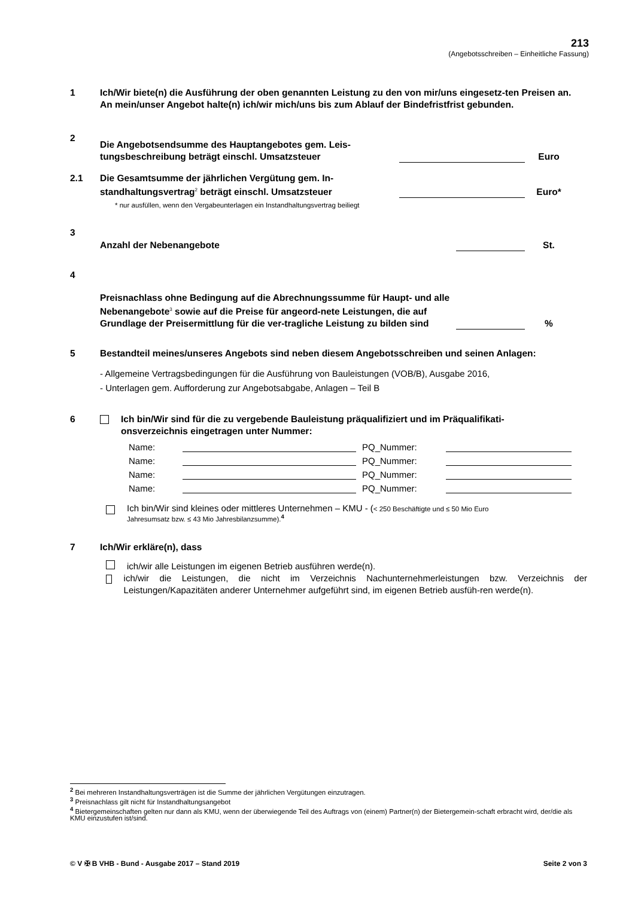213
(Angebotsschreiben – Einheitliche Fassung)
1 Ich/Wir biete(n) die Ausführung der oben genannten Leistung zu den von mir/uns eingesetz-ten Preisen an.
An mein/unser Angebot halte(n) ich/wir mich/uns bis zum Ablauf der Bindefristfrist gebunden.
2 Die Angebotsendsumme des Hauptangebotes gem. Leis-tungsbeschreibung beträgt einschl. Umsatzsteuer
Euro
2.1 Die Gesamtsumme der jährlichen Vergütung gem. In-standhaltungsvertrag<sup>2</sup> beträgt einschl. Umsatzsteuer
Euro*
* nur ausfüllen, wenn den Vergabeunterlagen ein Instandhaltungsvertrag beiliegt
3 Anzahl der Nebenangebote
St.
4 Preisnachlass ohne Bedingung auf die Abrechnungssumme für Haupt- und alle Nebenangebote<sup>3</sup> sowie auf die Preise für angeord-nete Leistungen, die auf Grundlage der Preisermittlung für die ver-tragliche Leistung zu bilden sind
%
5 Bestandteil meines/unseres Angebots sind neben diesem Angebotsschreiben und seinen Anlagen:
- Allgemeine Vertragsbedingungen für die Ausführung von Bauleistungen (VOB/B), Ausgabe 2016,
- Unterlagen gem. Aufforderung zur Angebotsabgabe, Anlagen – Teil B
6 Ich bin/Wir sind für die zu vergebende Bauleistung präqualifiziert und im Präqualifikati-onsverzeichnis eingetragen unter Nummer:
Name: PQ_Nummer: Name: PQ_Nummer: Name: PQ_Nummer: Name: PQ_Nummer:
Ich bin/Wir sind kleines oder mittleres Unternehmen – KMU - (< 250 Beschäftigte und ≤ 50 Mio Euro
Jahresumsatz bzw. ≤ 43 Mio Jahresbilanzsumme).<sup>4</sup>
7 Ich/Wir erkläre(n), dass
ich/wir alle Leistungen im eigenen Betrieb ausführen werde(n).
ich/wir die Leistungen, die nicht im Verzeichnis Nachunternehmerleistungen bzw. Verzeichnis der Leistungen/Kapazitäten anderer Unternehmer aufgeführt sind, im eigenen Betrieb ausfüh-ren werde(n).
<sup>2</sup> Bei mehreren Instandhaltungsverträgen ist die Summe der jährlichen Vergütungen einzutragen.
<sup>3</sup> Preisnachlass gilt nicht für Instandhaltungsangebot
<sup>4</sup> Bietergemeinschaften gelten nur dann als KMU, wenn der überwiegende Teil des Auftrags von (einem) Partner(n) der Bietergemein-schaft erbracht wird, der/die als KMU einzustufen ist/sind.
© V ✠ B VHB - Bund - Ausgabe 2017 – Stand 2019 Seite 2 von 3